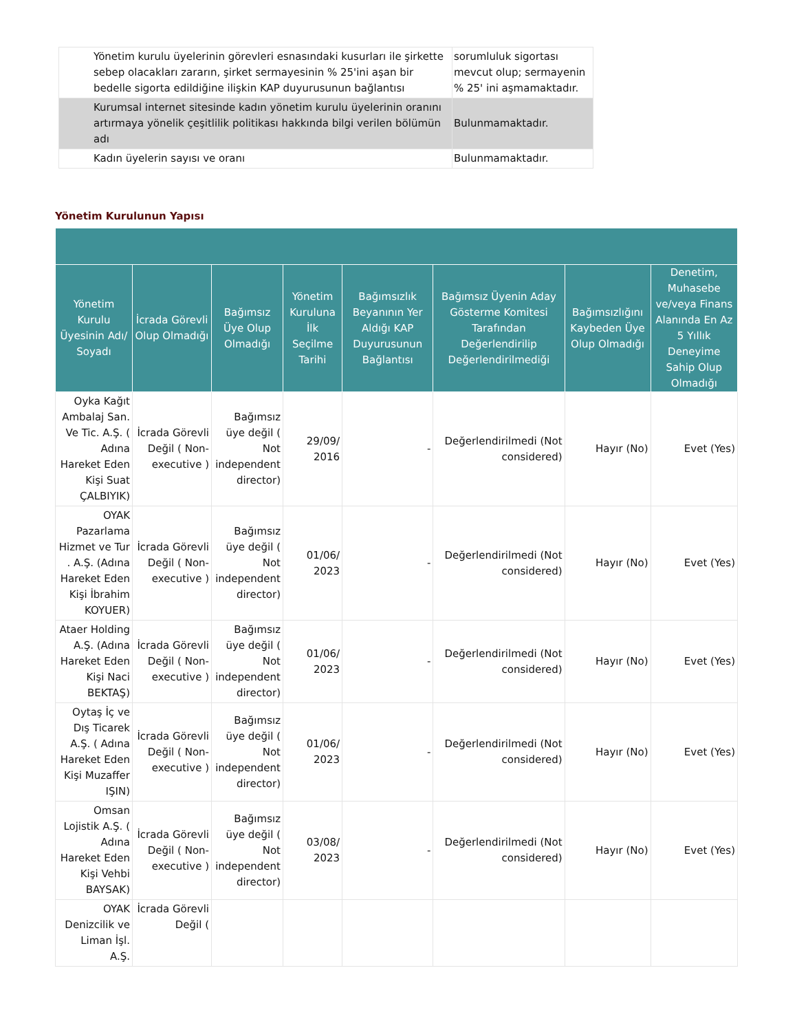| Yönetim kurulu üyelerinin görevleri esnasındaki kusurları ile şirkette sebep olacakları zararın, şirket sermayesinin % 25'ini aşan bir bedelle sigorta edildiğine ilişkin KAP duyurusunun bağlantısı | sorumluluk sigortası mevcut olup; sermayenin % 25' ini aşmamaktadır. |
| Kurumsal internet sitesinde kadın yönetim kurulu üyelerinin oranını artırmaya yönelik çeşitlilik politikası hakkında bilgi verilen bölümün adı | Bulunmamaktadır. |
| Kadın üyelerin sayısı ve oranı | Bulunmamaktadır. |
Yönetim Kurulunun Yapısı
| Yönetim Kurulu Üyesinin Adı/ Soyadı | İcrada Görevli Olup Olmadığı | Bağımsız Üye Olup Olmadığı | Yönetim Kuruluna İlk Seçilme Tarihi | Bağımsızlık Beyanının Yer Aldığı KAP Duyurusunun Bağlantısı | Bağımsız Üyenin Aday Gösterme Komitesi Tarafından Değerlendirilip Değerlendirilmediği | Bağımsızlığını Kaybeden Üye Olup Olmadığı | Denetim, Muhasebe ve/veya Finans Alanında En Az 5 Yıllık Deneyime Sahip Olup Olmadığı |
| --- | --- | --- | --- | --- | --- | --- | --- |
| Oyka Kağıt Ambalaj San. Ve Tic. A.Ş. ( Adına Hareket Eden Kişi Suat ÇALBIYIK) | İcrada Görevli Değil ( Non-executive ) | Bağımsız üye değil ( Not independent director) | 29/09/ 2016 | - | Değerlendirilmedi (Not considered) | Hayır (No) | Evet (Yes) |
| OYAK Pazarlama Hizmet ve Tur . A.Ş. (Adına Hareket Eden Kişi İbrahim KOYUER) | İcrada Görevli Değil ( Non-executive ) | Bağımsız üye değil ( Not independent director) | 01/06/ 2023 | - | Değerlendirilmedi (Not considered) | Hayır (No) | Evet (Yes) |
| Ataer Holding A.Ş. (Adına Hareket Eden Kişi Naci BEKTAŞ) | İcrada Görevli Değil ( Non-executive ) | Bağımsız üye değil ( Not independent director) | 01/06/ 2023 | - | Değerlendirilmedi (Not considered) | Hayır (No) | Evet (Yes) |
| Oytaş İç ve Dış Ticarek A.Ş. ( Adına Hareket Eden Kişi Muzaffer IŞIN) | İcrada Görevli Değil ( Non-executive ) | Bağımsız üye değil ( Not independent director) | 01/06/ 2023 | - | Değerlendirilmedi (Not considered) | Hayır (No) | Evet (Yes) |
| Omsan Lojistik A.Ş. ( Adına Hareket Eden Kişi Vehbi BAYSAK) | İcrada Görevli Değil ( Non-executive ) | Bağımsız üye değil ( Not independent director) | 03/08/ 2023 | - | Değerlendirilmedi (Not considered) | Hayır (No) | Evet (Yes) |
| OYAK Denizcilik ve Liman İşl. A.Ş. | İcrada Görevli Değil ( | | | | | | |